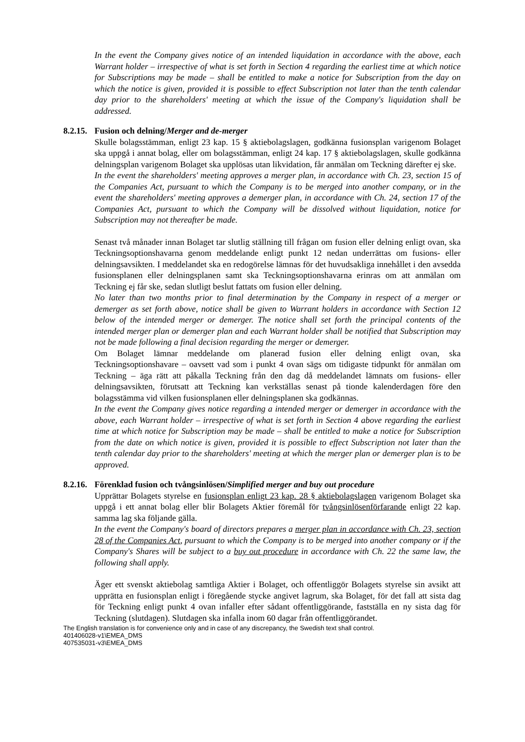In the event the Company gives notice of an intended liquidation in accordance with the above, each Warrant holder – irrespective of what is set forth in Section 4 regarding the earliest time at which notice for Subscriptions may be made – shall be entitled to make a notice for Subscription from the day on which the notice is given, provided it is possible to effect Subscription not later than the tenth calendar day prior to the shareholders' meeting at which the issue of the Company's liquidation shall be addressed.
8.2.15. Fusion och delning/Merger and de-merger
Skulle bolagsstämman, enligt 23 kap. 15 § aktiebolagslagen, godkänna fusionsplan varigenom Bolaget ska uppgå i annat bolag, eller om bolagsstämman, enligt 24 kap. 17 § aktiebolagslagen, skulle godkänna delningsplan varigenom Bolaget ska upplösas utan likvidation, får anmälan om Teckning därefter ej ske.
In the event the shareholders' meeting approves a merger plan, in accordance with Ch. 23, section 15 of the Companies Act, pursuant to which the Company is to be merged into another company, or in the event the shareholders' meeting approves a demerger plan, in accordance with Ch. 24, section 17 of the Companies Act, pursuant to which the Company will be dissolved without liquidation, notice for Subscription may not thereafter be made.
Senast två månader innan Bolaget tar slutlig ställning till frågan om fusion eller delning enligt ovan, ska Teckningsoptionshavarna genom meddelande enligt punkt 12 nedan underrättas om fusions- eller delningsavsikten. I meddelandet ska en redogörelse lämnas för det huvudsakliga innehållet i den avsedda fusionsplanen eller delningsplanen samt ska Teckningsoptionshavarna erinras om att anmälan om Teckning ej får ske, sedan slutligt beslut fattats om fusion eller delning.
No later than two months prior to final determination by the Company in respect of a merger or demerger as set forth above, notice shall be given to Warrant holders in accordance with Section 12 below of the intended merger or demerger. The notice shall set forth the principal contents of the intended merger plan or demerger plan and each Warrant holder shall be notified that Subscription may not be made following a final decision regarding the merger or demerger.
Om Bolaget lämnar meddelande om planerad fusion eller delning enligt ovan, ska Teckningsoptionshavare – oavsett vad som i punkt 4 ovan sägs om tidigaste tidpunkt för anmälan om Teckning – äga rätt att påkalla Teckning från den dag då meddelandet lämnats om fusions- eller delningsavsikten, förutsatt att Teckning kan verkställas senast på tionde kalenderdagen före den bolagsstämma vid vilken fusionsplanen eller delningsplanen ska godkännas.
In the event the Company gives notice regarding a intended merger or demerger in accordance with the above, each Warrant holder – irrespective of what is set forth in Section 4 above regarding the earliest time at which notice for Subscription may be made – shall be entitled to make a notice for Subscription from the date on which notice is given, provided it is possible to effect Subscription not later than the tenth calendar day prior to the shareholders' meeting at which the merger plan or demerger plan is to be approved.
8.2.16. Förenklad fusion och tvångsinlösen/Simplified merger and buy out procedure
Upprättar Bolagets styrelse en fusionsplan enligt 23 kap. 28 § aktiebolagslagen varigenom Bolaget ska uppgå i ett annat bolag eller blir Bolagets Aktier föremål för tvångsinlösenförfarande enligt 22 kap. samma lag ska följande gälla.
In the event the Company's board of directors prepares a merger plan in accordance with Ch. 23, section 28 of the Companies Act, pursuant to which the Company is to be merged into another company or if the Company's Shares will be subject to a buy out procedure in accordance with Ch. 22 the same law, the following shall apply.
Äger ett svenskt aktiebolag samtliga Aktier i Bolaget, och offentliggör Bolagets styrelse sin avsikt att upprätta en fusionsplan enligt i föregående stycke angivet lagrum, ska Bolaget, för det fall att sista dag för Teckning enligt punkt 4 ovan infaller efter sådant offentliggörande, fastställa en ny sista dag för Teckning (slutdagen). Slutdagen ska infalla inom 60 dagar från offentliggörandet.
The English translation is for convenience only and in case of any discrepancy, the Swedish text shall control.
401406028-v1\EMEA_DMS
407535031-v3\EMEA_DMS